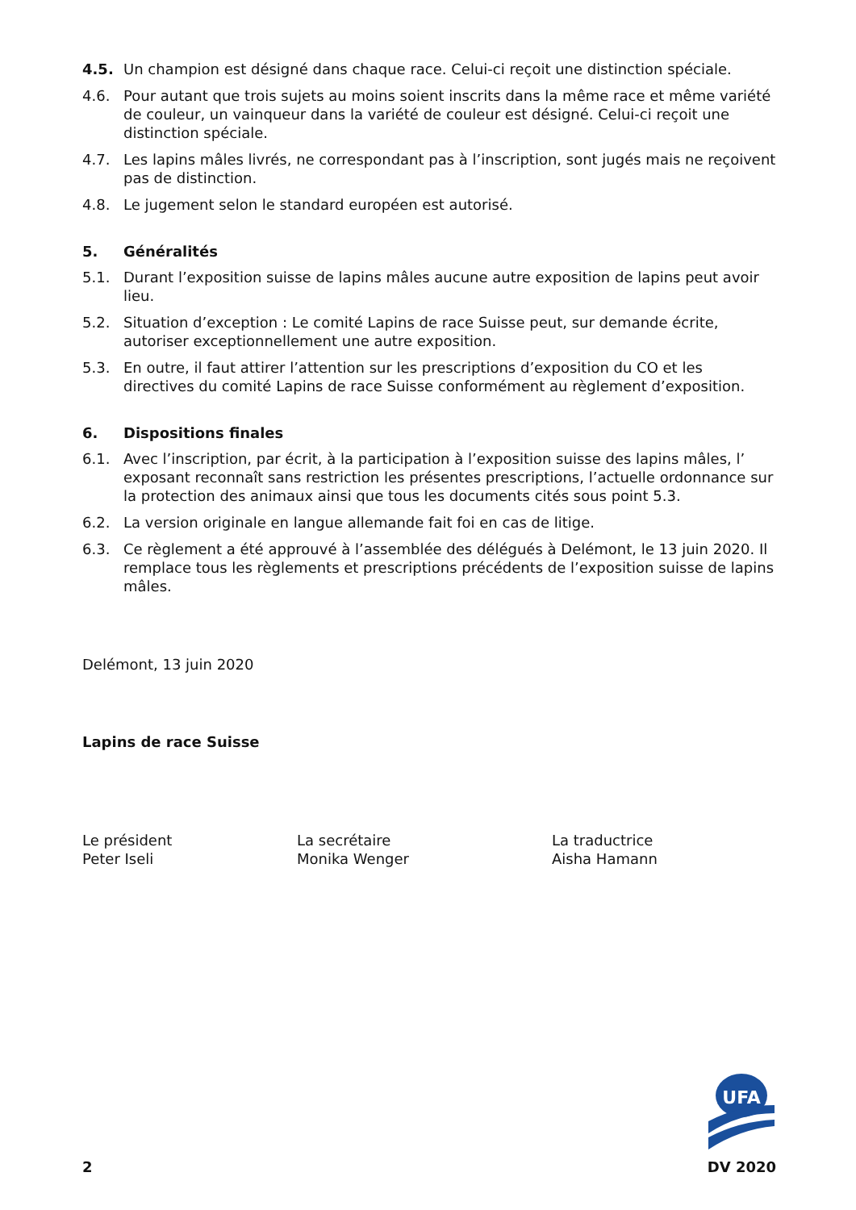4.5. Un champion est désigné dans chaque race. Celui-ci reçoit une distinction spéciale.
4.6. Pour autant que trois sujets au moins soient inscrits dans la même race et même variété de couleur, un vainqueur dans la variété de couleur est désigné. Celui-ci reçoit une distinction spéciale.
4.7. Les lapins mâles livrés, ne correspondant pas à l’inscription, sont jugés mais ne reçoivent pas de distinction.
4.8. Le jugement selon le standard européen est autorisé.
5. Généralités
5.1. Durant l’exposition suisse de lapins mâles aucune autre exposition de lapins peut avoir lieu.
5.2. Situation d’exception : Le comité Lapins de race Suisse peut, sur demande écrite, autoriser exceptionnellement une autre exposition.
5.3. En outre, il faut attirer l’attention sur les prescriptions d’exposition du CO et les directives du comité Lapins de race Suisse conformément au règlement d’exposition.
6. Dispositions finales
6.1. Avec l’inscription, par écrit, à la participation à l’exposition suisse des lapins mâles, l’ exposant reconnaît sans restriction les présentes prescriptions, l’actuelle ordonnance sur la protection des animaux ainsi que tous les documents cités sous point 5.3.
6.2. La version originale en langue allemande fait foi en cas de litige.
6.3. Ce règlement a été approuvé à l’assemblée des délégués à Delémont, le 13 juin 2020. Il remplace tous les règlements et prescriptions précédents de l’exposition suisse de lapins mâles.
Delémont, 13 juin 2020
Lapins de race Suisse
Le président
Peter Iseli
La secrétaire
Monika Wenger
La traductrice
Aisha Hamann
UFA
2 DV 2020